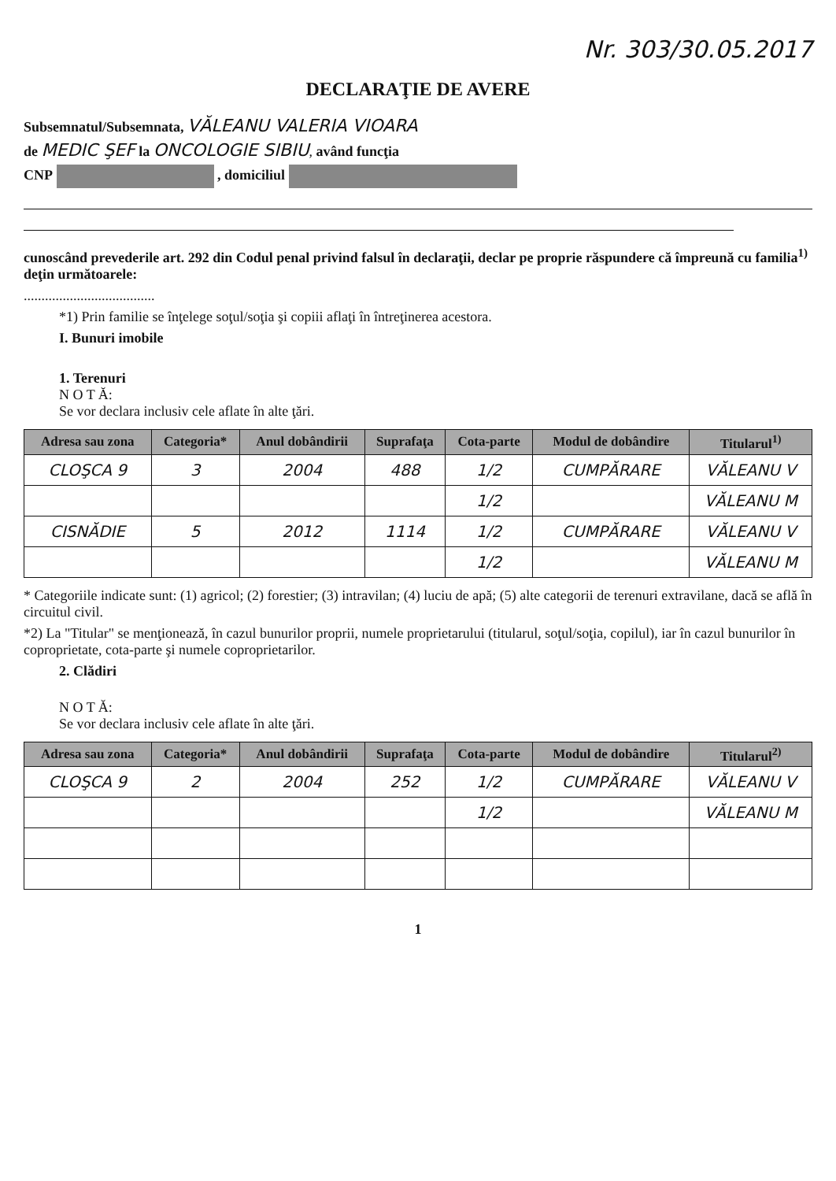Nr. 303/30.05.2017
DECLARAŢIE DE AVERE
Subsemnatul/Subsemnata, VĂLEANU VALERIA VIOARA
de MEDIC ŞEF la ONCOLOGIE SIBIU, având funcţia
CNP , domiciliul
cunoscând prevederile art. 292 din Codul penal privind falsul în declaraţii, declar pe proprie răspundere că împreună cu familia<sup>1)</sup> deţin următoarele:
.....................................
*1) Prin familie se înţelege soţul/soţia şi copiii aflaţi în întreţinerea acestora.
I. Bunuri imobile
1. Terenuri
N O T Ă:
Se vor declara inclusiv cele aflate în alte ţări.
| Adresa sau zona | Categoria* | Anul dobândirii | Suprafaţa | Cota-parte | Modul de dobândire | Titularul<sup>1)</sup> |
| --- | --- | --- | --- | --- | --- | --- |
| CLOŞCA 9 | 3 | 2004 | 488 | 1/2 | CUMPĂRARE | VĂLEANU V |
| | | | | 1/2 | | VĂLEANU M |
| CISNĂDIE | 5 | 2012 | 1114 | 1/2 | CUMPĂRARE | VĂLEANU V |
| | | | | 1/2 | | VĂLEANU M |
* Categoriile indicate sunt: (1) agricol; (2) forestier; (3) intravilan; (4) luciu de apă; (5) alte categorii de terenuri extravilane, dacă se află în circuitul civil.
*2) La "Titular" se menţionează, în cazul bunurilor proprii, numele proprietarului (titularul, soţul/soţia, copilul), iar în cazul bunurilor în coproprietate, cota-parte şi numele coproprietarilor.
2. Clădiri
N O T Ă:
Se vor declara inclusiv cele aflate în alte ţări.
| Adresa sau zona | Categoria* | Anul dobândirii | Suprafaţa | Cota-parte | Modul de dobândire | Titularul<sup>2)</sup> |
| --- | --- | --- | --- | --- | --- | --- |
| CLOŞCA 9 | 2 | 2004 | 252 | 1/2 | CUMPĂRARE | VĂLEANU V |
| | | | | 1/2 | | VĂLEANU M |
1